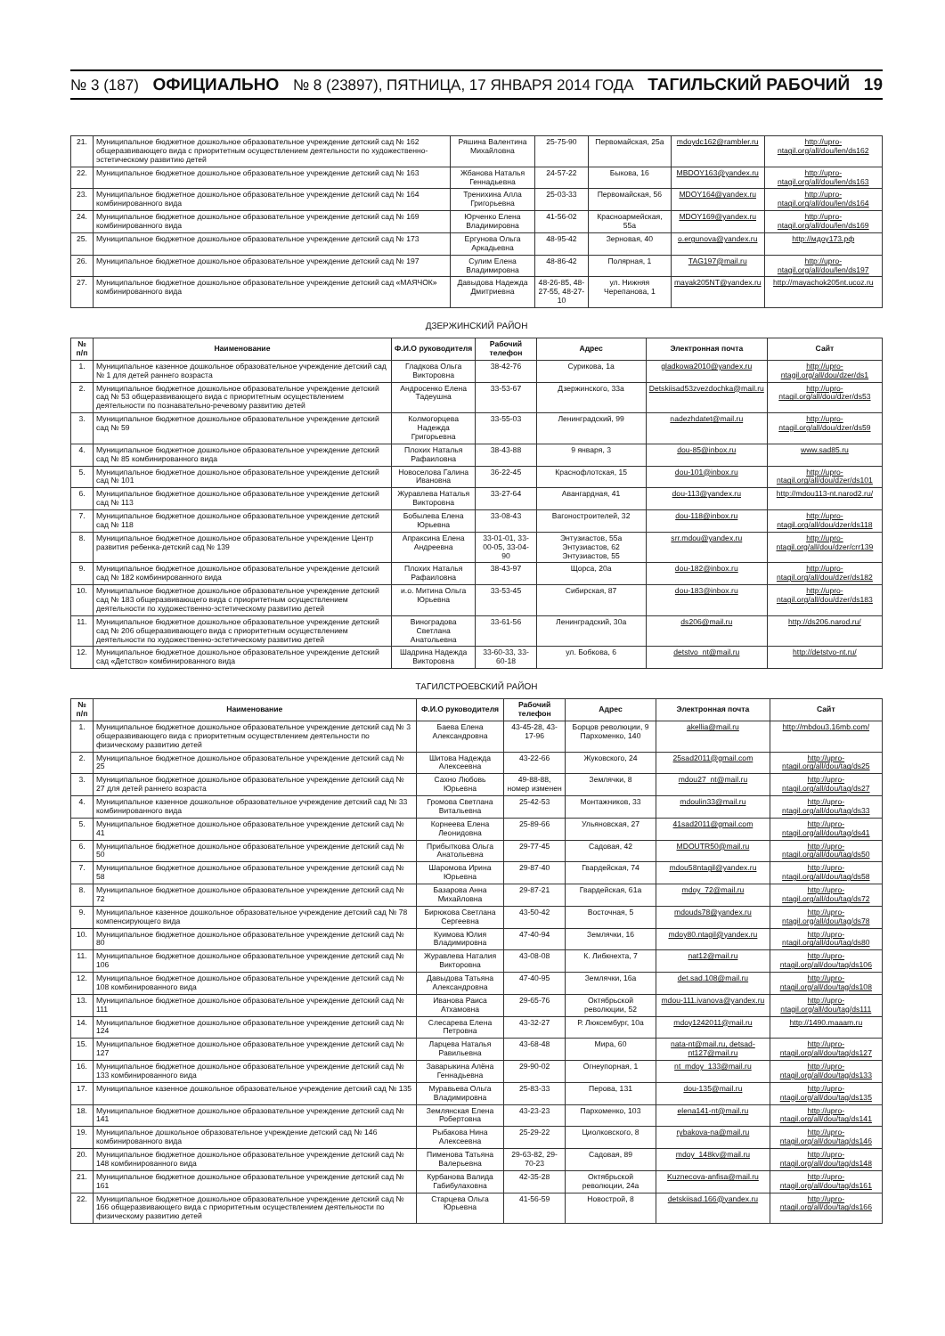№ 3 (187) ОФИЦИАЛЬНО № 8 (23897), ПЯТНИЦА, 17 ЯНВАРЯ 2014 ГОДА ТАГИЛЬСКИЙ РАБОЧИЙ 19
| 21. | Муниципальное бюджетное дошкольное образовательное учреждение детский сад № 162 общеразвивающего вида с приоритетным осуществлением деятельности по художественно-эстетическому развитию детей | Ряшина Валентина Михайловна | 25-75-90 | Первомайская, 25а | mdoydc162@rambler.ru | http://upro-ntagil.org/all/dou/len/ds162 |
| 22. | Муниципальное бюджетное дошкольное образовательное учреждение детский сад № 163 | Жбанова Наталья Геннадьевна | 24-57-22 | Быкова, 16 | MBDOY163@yandex.ru | http://upro-ntagil.org/all/dou/len/ds163 |
| 23. | Муниципальное бюджетное дошкольное образовательное учреждение детский сад № 164 комбинированного вида | Тренихина Алла Григорьевна | 25-03-33 | Первомайская, 56 | MDOY164@yandex.ru | http://upro-ntagil.org/all/dou/len/ds164 |
| 24. | Муниципальное бюджетное дошкольное образовательное учреждение детский сад № 169 комбинированного вида | Юрченко Елена Владимировна | 41-56-02 | Красноармейская, 55а | MDOY169@yandex.ru | http://upro-ntagil.org/all/dou/len/ds169 |
| 25. | Муниципальное бюджетное дошкольное образовательное учреждение детский сад № 173 | Ергунова Ольга Аркадьевна | 48-95-42 | Зерновая, 40 | o.ergunova@yandex.ru | http://мдоу173.рф |
| 26. | Муниципальное бюджетное дошкольное образовательное учреждение детский сад № 197 | Сулим Елена Владимировна | 48-86-42 | Полярная, 1 | TAG197@mail.ru | http://upro-ntagil.org/all/dou/len/ds197 |
| 27. | Муниципальное бюджетное дошкольное образовательное учреждение детский сад «МАЯЧОК» комбинированного вида | Давыдова Надежда Дмитриевна | 48-26-85, 48-27-55, 48-27-10 | ул. Нижняя Черепанова, 1 | mayak205NT@yandex.ru | http://mayachok205nt.ucoz.ru |
ДЗЕРЖИНСКИЙ РАЙОН
| № п/п | Наименование | Ф.И.О руководителя | Рабочий телефон | Адрес | Электронная почта | Сайт |
| --- | --- | --- | --- | --- | --- | --- |
| 1. | Муниципальное казенное дошкольное образовательное учреждение детский сад № 1 для детей раннего возраста | Гладкова Ольга Викторовна | 38-42-76 | Сурикова, 1а | gladkowa2010@yandex.ru | http://upro-ntagil.org/all/dou/dzer/ds1 |
| 2. | Муниципальное бюджетное дошкольное образовательное учреждение детский сад № 53 общеразвивающего вида с приоритетным осуществлением деятельности по познавательно-речевому развитию детей | Андросенко Елена Тадеушна | 33-53-67 | Дзержинского, 33а | Detskiisad53zvezdochka@mail.ru | http://upro-ntagil.org/all/dou/dzer/ds53 |
| 3. | Муниципальное бюджетное дошкольное образовательное учреждение детский сад № 59 | Колмогорцева Надежда Григорьевна | 33-55-03 | Ленинградский, 99 | nadezhdatet@mail.ru | http://upro-ntagil.org/all/dou/dzer/ds59 |
| 4. | Муниципальное бюджетное дошкольное образовательное учреждение детский сад № 85 комбинированного вида | Плохих Наталья Рафаиловна | 38-43-88 | 9 января, 3 | dou-85@inbox.ru | www.sad85.ru |
| 5. | Муниципальное бюджетное дошкольное образовательное учреждение детский сад № 101 | Новоселова Галина Ивановна | 36-22-45 | Краснофлотская, 15 | dou-101@inbox.ru | http://upro-ntagil.org/all/dou/dzer/ds101 |
| 6. | Муниципальное бюджетное дошкольное образовательное учреждение детский сад № 113 | Журавлева Наталья Викторовна | 33-27-64 | Авангардная, 41 | dou-113@yandex.ru | http://mdou113-nt.narod2.ru/ |
| 7. | Муниципальное бюджетное дошкольное образовательное учреждение детский сад № 118 | Бобылева Елена Юрьевна | 33-08-43 | Вагоностроителей, 32 | dou-118@inbox.ru | http://upro-ntagil.org/all/dou/dzer/ds118 |
| 8. | Муниципальное бюджетное дошкольное образовательное учреждение Центр развития ребенка-детский сад № 139 | Апраксина Елена Андреевна | 33-01-01, 33-00-05, 33-04-90 | Энтузиастов, 55а Энтузиастов, 62 Энтузиастов, 55 | srr.mdou@yandex.ru | http://upro-ntagil.org/all/dou/dzer/crr139 |
| 9. | Муниципальное бюджетное дошкольное образовательное учреждение детский сад № 182 комбинированного вида | Плохих Наталья Рафаиловна | 38-43-97 | Щорса, 20а | dou-182@inbox.ru | http://upro-ntagil.org/all/dou/dzer/ds182 |
| 10. | Муниципальное бюджетное дошкольное образовательное учреждение детский сад № 183 общеразвивающего вида с приоритетным осуществлением деятельности по художественно-эстетическому развитию детей | и.о. Митина Ольга Юрьевна | 33-53-45 | Сибирская, 87 | dou-183@inbox.ru | http://upro-ntagil.org/all/dou/dzer/ds183 |
| 11. | Муниципальное бюджетное дошкольное образовательное учреждение детский сад № 206 общеразвивающего вида с приоритетным осуществлением деятельности по художественно-эстетическому развитию детей | Виноградова Светлана Анатольевна | 33-61-56 | Ленинградский, 30а | ds206@mail.ru | http://ds206.narod.ru/ |
| 12. | Муниципальное бюджетное дошкольное образовательное учреждение детский сад «Детство» комбинированного вида | Шадрина Надежда Викторовна | 33-60-33, 33-60-18 | ул. Бобкова, 6 | detstvo_nt@mail.ru | http://detstvo-nt.ru/ |
ТАГИЛСТРОЕВСКИЙ РАЙОН
| № п/п | Наименование | Ф.И.О руководителя | Рабочий телефон | Адрес | Электронная почта | Сайт |
| --- | --- | --- | --- | --- | --- | --- |
| 1. | Муниципальное бюджетное дошкольное образовательное учреждение детский сад № 3 общеразвивающего вида с приоритетным осуществлением деятельности по физическому развитию детей | Баева Елена Александровна | 43-45-28, 43-17-96 | Борцов революции, 9 Пархоменко, 140 | akellia@mail.ru | http://mbdou3.16mb.com/ |
| 2. | Муниципальное бюджетное дошкольное образовательное учреждение детский сад № 25 | Шитова Надежда Алексеевна | 43-22-66 | Жуковского, 24 | 25sad2011@gmail.com | http://upro-ntagil.org/all/dou/tag/ds25 |
| 3. | Муниципальное бюджетное дошкольное образовательное учреждение детский сад № 27 для детей раннего возраста | Сахно Любовь Юрьевна | 49-88-88, номер изменен | Землячки, 8 | mdou27_nt@mail.ru | http://upro-ntagil.org/all/dou/tag/ds27 |
| 4. | Муниципальное казенное дошкольное образовательное учреждение детский сад № 33 комбинированного вида | Громова Светлана Витальевна | 25-42-53 | Монтажников, 33 | mdoulin33@mail.ru | http://upro-ntagil.org/all/dou/tag/ds33 |
| 5. | Муниципальное бюджетное дошкольное образовательное учреждение детский сад № 41 | Корнеева Елена Леонидовна | 25-89-66 | Ульяновская, 27 | 41sad2011@gmail.com | http://upro-ntagil.org/all/dou/tag/ds41 |
| 6. | Муниципальное бюджетное дошкольное образовательное учреждение детский сад № 50 | Прибыткова Ольга Анатольевна | 29-77-45 | Садовая, 42 | MDOUTR50@mail.ru | http://upro-ntagil.org/all/dou/tag/ds50 |
| 7. | Муниципальное бюджетное дошкольное образовательное учреждение детский сад № 58 | Шаромова Ирина Юрьевна | 29-87-40 | Гвардейская, 74 | mdou58ntagil@yandex.ru | http://upro-ntagil.org/all/dou/tag/ds58 |
| 8. | Муниципальное бюджетное дошкольное образовательное учреждение детский сад № 72 | Базарова Анна Михайловна | 29-87-21 | Гвардейская, 61а | mdoy_72@mail.ru | http://upro-ntagil.org/all/dou/tag/ds72 |
| 9. | Муниципальное казенное дошкольное образовательное учреждение детский сад № 78 компенсирующего вида | Бирюкова Светлана Сергеевна | 43-50-42 | Восточная, 5 | mdouds78@yandex.ru | http://upro-ntagil.org/all/dou/tag/ds78 |
| 10. | Муниципальное бюджетное дошкольное образовательное учреждение детский сад № 80 | Куимова Юлия Владимировна | 47-40-94 | Землячки, 16 | mdoy80.ntagil@yandex.ru | http://upro-ntagil.org/all/dou/tag/ds80 |
| 11. | Муниципальное бюджетное дошкольное образовательное учреждение детский сад № 106 | Журавлева Наталия Викторовна | 43-08-08 | К. Либкнехта, 7 | nat12@mail.ru | http://upro-ntagil.org/all/dou/tag/ds106 |
| 12. | Муниципальное бюджетное дошкольное образовательное учреждение детский сад № 108 комбинированного вида | Давыдова Татьяна Александровна | 47-40-95 | Землячки, 16а | det.sad.108@mail.ru | http://upro-ntagil.org/all/dou/tag/ds108 |
| 13. | Муниципальное бюджетное дошкольное образовательное учреждение детский сад № 111 | Иванова Раиса Атхамовна | 29-65-76 | Октябрьской революции, 52 | mdou-111.ivanova@yandex.ru | http://upro-ntagil.org/all/dou/tag/ds111 |
| 14. | Муниципальное бюджетное дошкольное образовательное учреждение детский сад № 124 | Слесарева Елена Петровна | 43-32-27 | Р. Люксембург, 10а | mdoy1242011@mail.ru | http://1490.maaam.ru |
| 15. | Муниципальное бюджетное дошкольное образовательное учреждение детский сад № 127 | Ларцева Наталья Равильевна | 43-68-48 | Мира, 60 | nata-nt@mail.ru, detsad-nt127@mail.ru | http://upro-ntagil.org/all/dou/tag/ds127 |
| 16. | Муниципальное бюджетное дошкольное образовательное учреждение детский сад № 133 комбинированного вида | Заварыкина Алёна Геннадьевна | 29-90-02 | Огнеупорная, 1 | nt_mdoy_133@mail.ru | http://upro-ntagil.org/all/dou/tag/ds133 |
| 17. | Муниципальное казенное дошкольное образовательное учреждение детский сад № 135 | Муравьева Ольга Владимировна | 25-83-33 | Перова, 131 | dou-135@mail.ru | http://upro-ntagil.org/all/dou/tag/ds135 |
| 18. | Муниципальное бюджетное дошкольное образовательное учреждение детский сад № 141 | Землянская Елена Робертовна | 43-23-23 | Пархоменко, 103 | elena141-nt@mail.ru | http://upro-ntagil.org/all/dou/tag/ds141 |
| 19. | Муниципальное дошкольное образовательное учреждение детский сад № 146 комбинированного вида | Рыбакова Нина Алексеевна | 25-29-22 | Циолковского, 8 | rybakova-na@mail.ru | http://upro-ntagil.org/all/dou/tag/ds146 |
| 20. | Муниципальное бюджетное дошкольное образовательное учреждение детский сад № 148 комбинированного вида | Пименова Татьяна Валерьевна | 29-63-82, 29-70-23 | Садовая, 89 | mdoy_148kv@mail.ru | http://upro-ntagil.org/all/dou/tag/ds148 |
| 21. | Муниципальное бюджетное дошкольное образовательное учреждение детский сад № 161 | Курбанова Валида Габибулаховна | 42-35-28 | Октябрьской революции, 24а | Kuznecova-anfisa@mail.ru | http://upro-ntagil.org/all/dou/tag/ds161 |
| 22. | Муниципальное бюджетное дошкольное образовательное учреждение детский сад № 166 общеразвивающего вида с приоритетным осуществлением деятельности по физическому развитию детей | Старцева Ольга Юрьевна | 41-56-59 | Новострой, 8 | detskiisad.166@yandex.ru | http://upro-ntagil.org/all/dou/tag/ds166 |